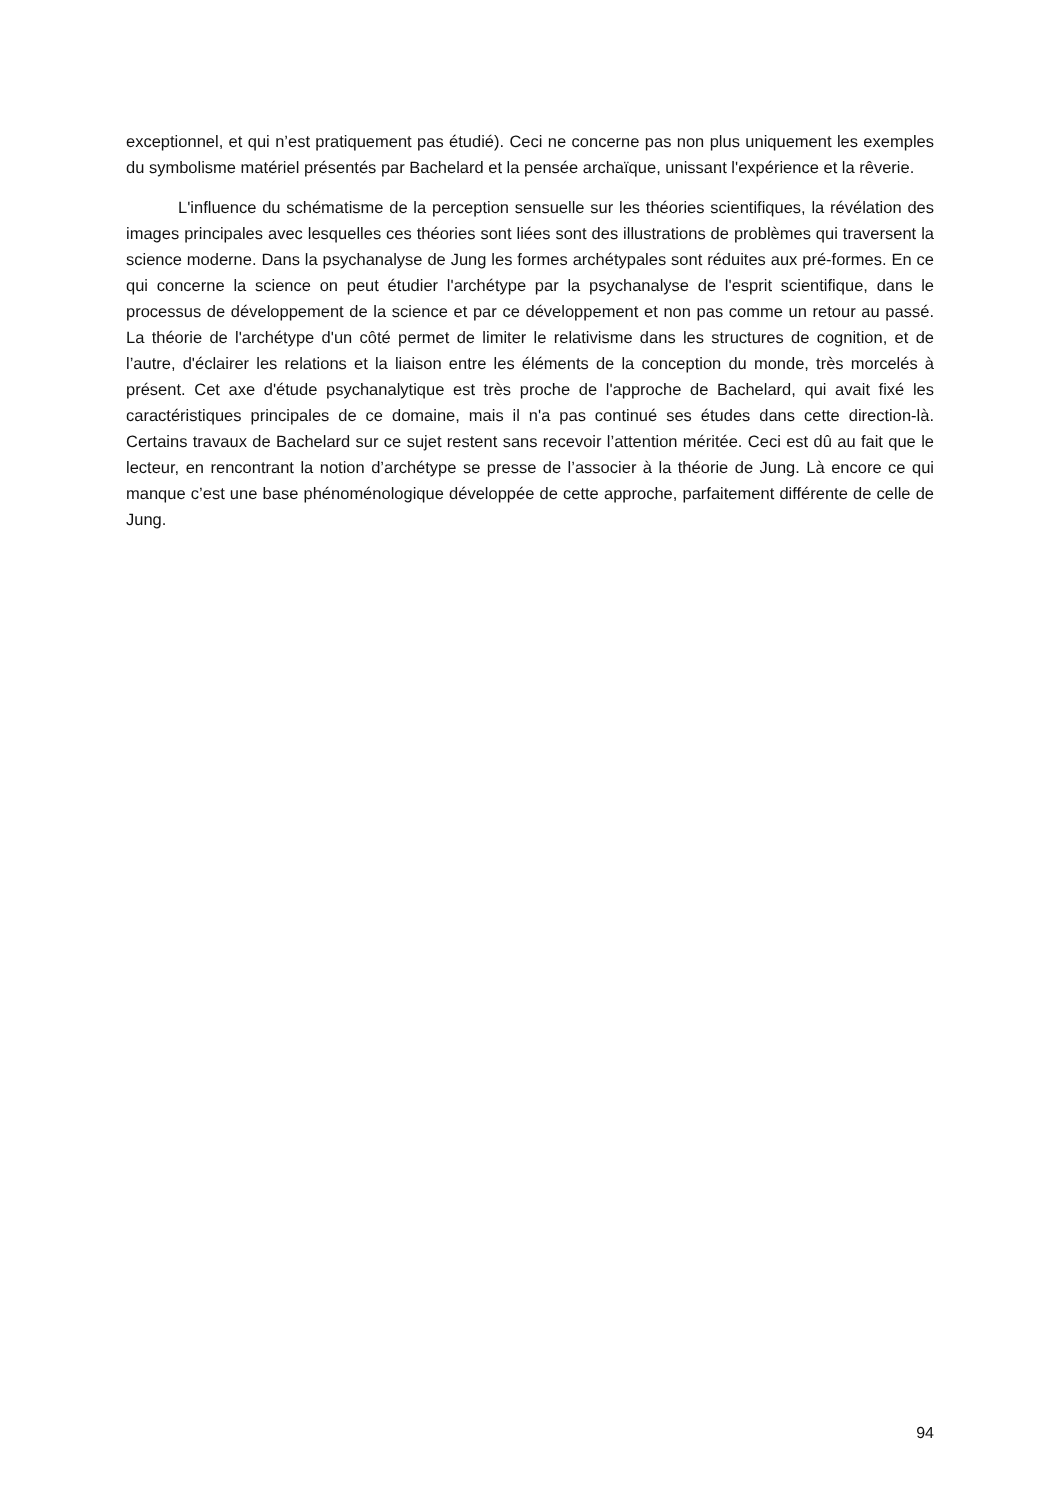exceptionnel, et qui n’est pratiquement pas étudié). Ceci ne concerne pas non plus uniquement les exemples du symbolisme matériel présentés par Bachelard et la pensée archaïque, unissant l'expérience et la rêverie.
L'influence du schématisme de la perception sensuelle sur les théories scientifiques, la révélation des images principales avec lesquelles ces théories sont liées sont des illustrations de problèmes qui traversent la science moderne. Dans la psychanalyse de Jung les formes archétypales sont réduites aux pré-formes. En ce qui concerne la science on peut étudier l'archétype par la psychanalyse de l'esprit scientifique, dans le processus de développement de la science et par ce développement et non pas comme un retour au passé. La théorie de l'archétype d'un côté permet de limiter le relativisme dans les structures de cognition, et de l’autre, d'éclairer les relations et la liaison entre les éléments de la conception du monde, très morcelés à présent. Cet axe d'étude psychanalytique est très proche de l'approche de Bachelard, qui avait fixé les caractéristiques principales de ce domaine, mais il n'a pas continué ses études dans cette direction-là. Certains travaux de Bachelard sur ce sujet restent sans recevoir l’attention méritée. Ceci est dû au fait que le lecteur, en rencontrant la notion d’archétype se presse de l’associer à la théorie de Jung. Là encore ce qui manque c’est une base phénoménologique développée de cette approche, parfaitement différente de celle de Jung.
94